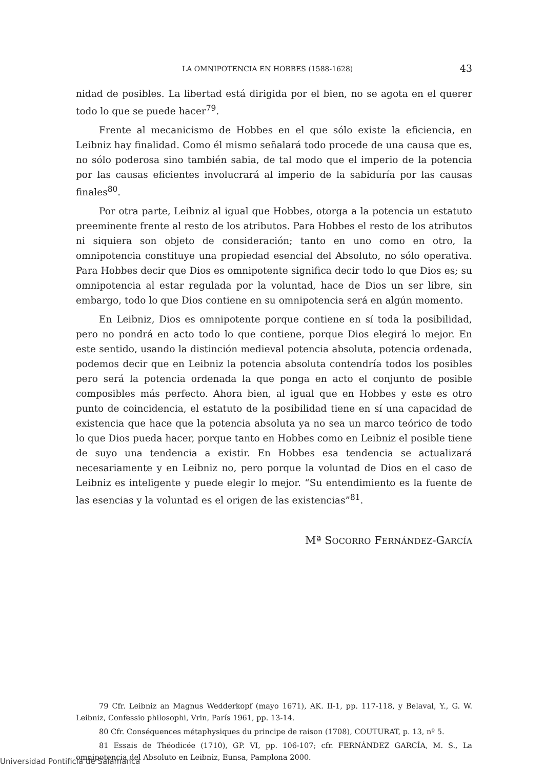LA OMNIPOTENCIA EN HOBBES (1588-1628) 43
nidad de posibles. La libertad está dirigida por el bien, no se agota en el querer todo lo que se puede hacer<sup>79</sup>.
Frente al mecanicismo de Hobbes en el que sólo existe la eficiencia, en Leibniz hay finalidad. Como él mismo señalará todo procede de una causa que es, no sólo poderosa sino también sabia, de tal modo que el imperio de la potencia por las causas eficientes involucrará al imperio de la sabiduría por las causas finales<sup>80</sup>.
Por otra parte, Leibniz al igual que Hobbes, otorga a la potencia un estatuto preeminente frente al resto de los atributos. Para Hobbes el resto de los atributos ni siquiera son objeto de consideración; tanto en uno como en otro, la omnipotencia constituye una propiedad esencial del Absoluto, no sólo operativa. Para Hobbes decir que Dios es omnipotente significa decir todo lo que Dios es; su omnipotencia al estar regulada por la voluntad, hace de Dios un ser libre, sin embargo, todo lo que Dios contiene en su omnipotencia será en algún momento.
En Leibniz, Dios es omnipotente porque contiene en sí toda la posibilidad, pero no pondrá en acto todo lo que contiene, porque Dios elegirá lo mejor. En este sentido, usando la distinción medieval potencia absoluta, potencia ordenada, podemos decir que en Leibniz la potencia absoluta contendría todos los posibles pero será la potencia ordenada la que ponga en acto el conjunto de posible composibles más perfecto. Ahora bien, al igual que en Hobbes y este es otro punto de coincidencia, el estatuto de la posibilidad tiene en sí una capacidad de existencia que hace que la potencia absoluta ya no sea un marco teórico de todo lo que Dios pueda hacer, porque tanto en Hobbes como en Leibniz el posible tiene de suyo una tendencia a existir. En Hobbes esa tendencia se actualizará necesariamente y en Leibniz no, pero porque la voluntad de Dios en el caso de Leibniz es inteligente y puede elegir lo mejor. “Su entendimiento es la fuente de las esencias y la voluntad es el origen de las existencias”<sup>81</sup>.
Mª SOCORRO FERNÁNDEZ-GARCÍA
79 Cfr. Leibniz an Magnus Wedderkopf (mayo 1671), AK. II-1, pp. 117-118, y Belaval, Y., G. W. Leibniz, Confessio philosophi, Vrin, París 1961, pp. 13-14.
80 Cfr. Conséquences métaphysiques du principe de raison (1708), COUTURAT, p. 13, nº 5.
81 Essais de Théodicée (1710), GP. VI, pp. 106-107; cfr. FERNÁNDEZ GARCÍA, M. S., La omnipotencia del Absoluto en Leibniz, Eunsa, Pamplona 2000.
Universidad Pontificia de Salamanca